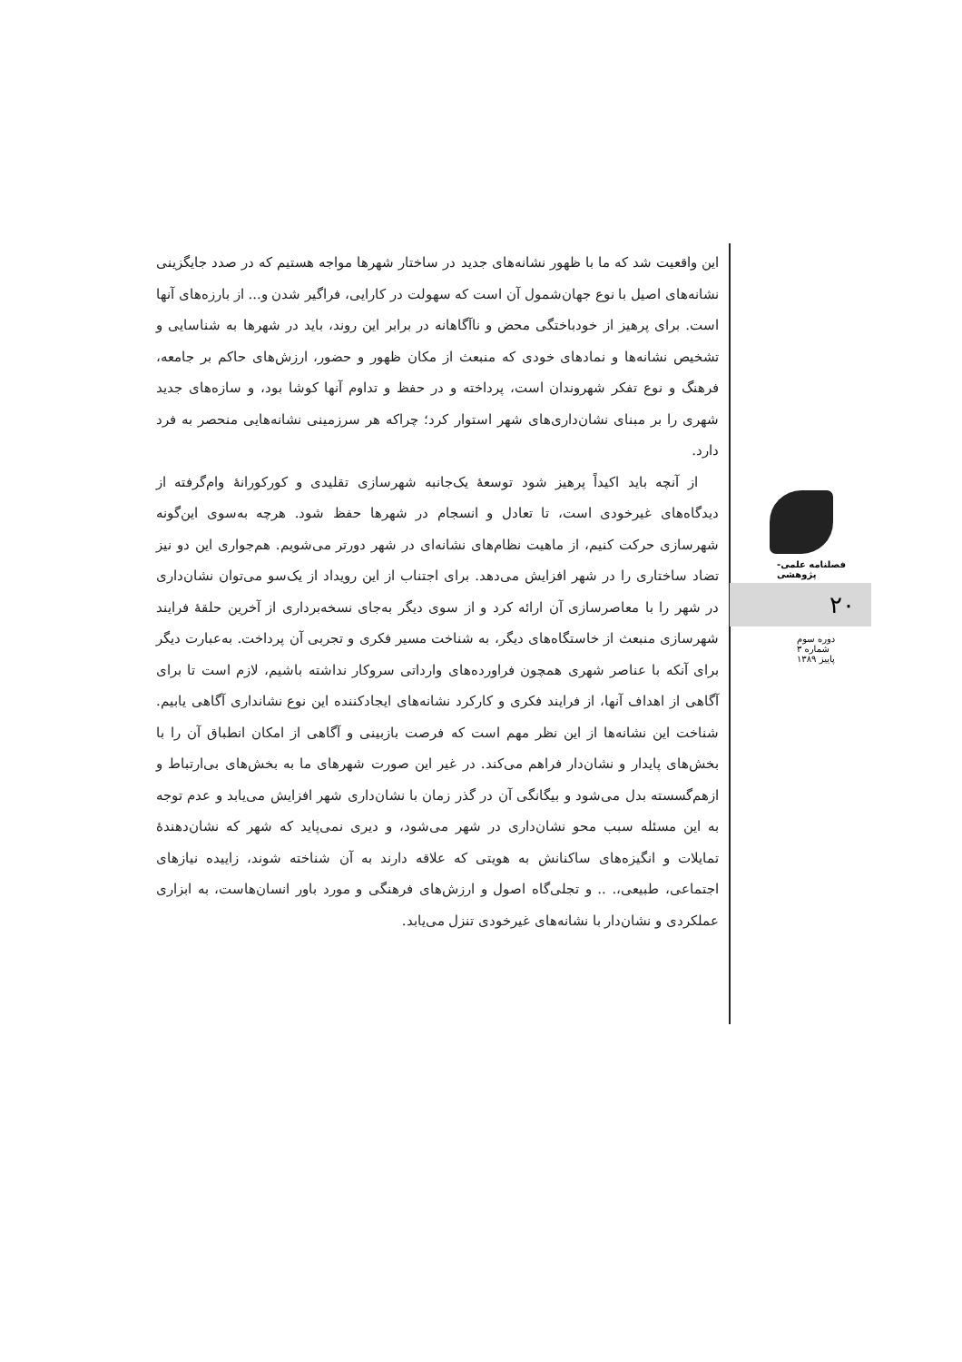این واقعیت شد که ما با ظهور نشانه‌های جدید در ساختار شهرها مواجه هستیم که در صدد جایگزینی نشانه‌های اصیل با نوع جهان‌شمول آن است که سهولت در کارایی، فراگیر شدن و... از بارزه‌های آنها است. برای پرهیز از خودباختگی محض و ناآگاهانه در برابر این روند، باید در شهرها به شناسایی و تشخیص نشانه‌ها و نمادهای خودی که منبعث از مکان ظهور و حضور، ارزش‌های حاکم بر جامعه، فرهنگ و نوع تفکر شهروندان است، پرداخته و در حفظ و تداوم آنها کوشا بود، و سازه‌های جدید شهری را بر مبنای نشان‌داری‌های شهر استوار کرد؛ چراکه هر سرزمینی نشانه‌هایی منحصر به فرد دارد.
از آنچه باید اکیداً پرهیز شود توسعهٔ یک‌جانبه شهرسازی تقلیدی و کورکورانهٔ وام‌گرفته از دیدگاه‌های غیرخودی است، تا تعادل و انسجام در شهرها حفظ شود. هرچه به‌سوی این‌گونه شهرسازی حرکت کنیم، از ماهیت نظام‌های نشانه‌ای در شهر دورتر می‌شویم. هم‌جواری این دو نیز تضاد ساختاری را در شهر افزایش می‌دهد. برای اجتناب از این رویداد از یک‌سو می‌توان نشان‌داری در شهر را با معاصرسازی آن ارائه کرد و از سوی دیگر به‌جای نسخه‌برداری از آخرین حلقهٔ فرایند شهرسازی منبعث از خاستگاه‌های دیگر، به شناخت مسیر فکری و تجربی آن پرداخت. به‌عبارت دیگر برای آنکه با عناصر شهری همچون فراورده‌های وارداتی سروکار نداشته باشیم، لازم است تا برای آگاهی از اهداف آنها، از فرایند فکری و کارکرد نشانه‌های ایجادکننده این نوع نشانداری آگاهی یابیم. شناخت این نشانه‌ها از این نظر مهم است که فرصت بازبینی و آگاهی از امکان انطباق آن را با بخش‌های پایدار و نشان‌دار فراهم می‌کند. در غیر این صورت شهرهای ما به بخش‌های بی‌ارتباط و ازهم‌گسسته بدل می‌شود و بیگانگی آن در گذر زمان با نشان‌داری شهر افزایش می‌یابد و عدم توجه به این مسئله سبب محو نشان‌داری در شهر می‌شود، و دیری نمی‌پاید که شهر که نشان‌دهندهٔ تمایلات و انگیزه‌های ساکنانش به هویتی که علاقه دارند به آن شناخته شوند، زاییده نیازهای اجتماعی، طبیعی،. .. و تجلی‌گاه اصول و ارزش‌های فرهنگی و مورد باور انسان‌هاست، به ابزاری عملکردی و نشان‌دار با نشانه‌های غیرخودی تنزل می‌یابد.
فصلنامه علمی-پژوهشی
۲۰
دوره سوم
شماره ۳
پاییز ۱۳۸۹